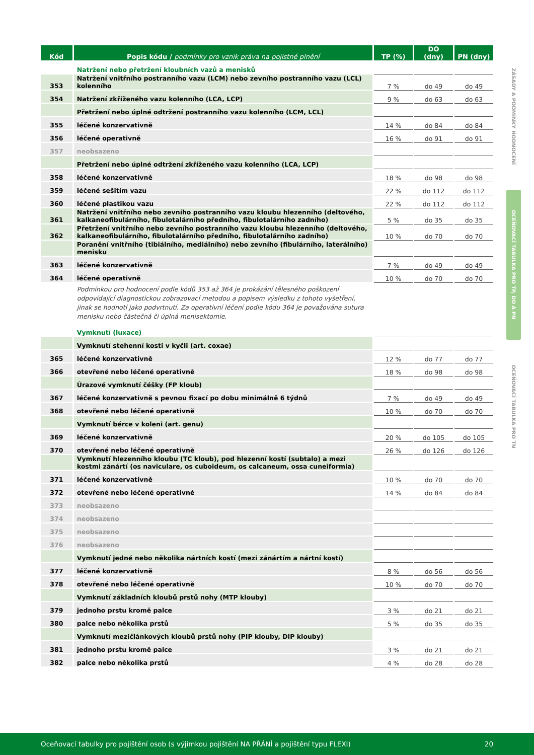| Kód | Popis kódu / podmínky pro vznik práva na pojistné plnění | TP (%) | DO (dny) | PN (dny) |
| --- | --- | --- | --- | --- |
| | Natržení nebo přetržení kloubních vazů a menisků | | | |
| 353 | Natržení vnitřního postranního vazu (LCM) nebo zevního postranního vazu (LCL) kolenního | 7 % | do 49 | do 49 |
| 354 | Natržení zkříženého vazu kolenního (LCA, LCP) | 9 % | do 63 | do 63 |
| | Přetržení nebo úplné odtržení postranního vazu kolenního (LCM, LCL) | | | |
| 355 | léčené konzervativně | 14 % | do 84 | do 84 |
| 356 | léčené operativně | 16 % | do 91 | do 91 |
| 357 | neobsazeno | | | |
| | Přetržení nebo úplné odtržení zkříženého vazu kolenního (LCA, LCP) | | | |
| 358 | léčené konzervativně | 18 % | do 98 | do 98 |
| 359 | léčené sešitím vazu | 22 % | do 112 | do 112 |
| 360 | léčené plastikou vazu | 22 % | do 112 | do 112 |
| 361 | Natržení vnitřního nebo zevního postranního vazu kloubu hlezenního (deltového, kalkaneofibulárního, fibulotalárního předního, fibulotalárního zadního) | 5 % | do 35 | do 35 |
| 362 | Přetržení vnitřního nebo zevního postranního vazu kloubu hlezenního (deltového, kalkaneofibulárního, fibulotalárního předního, fibulotalárního zadního) | 10 % | do 70 | do 70 |
| | Poranění vnitřního (tibiálního, mediálního) nebo zevního (fibulárního, laterálního) menisku | | | |
| 363 | léčené konzervativně | 7 % | do 49 | do 49 |
| 364 | léčené operativně | 10 % | do 70 | do 70 |
| | Podmínkou pro hodnocení podle kódů 353 až 364 je prokázání tělesného poškození odpovídající diagnostickou zobrazovací metodou a popisem výsledku z tohoto vyšetření, jinak se hodnotí jako podvrtnutí. Za operativní léčení podle kódu 364 je považována sutura menisku nebo částečná či úplná menisektomie. | | | |
| | Vymknutí (luxace) | | | |
| | Vymknutí stehenní kosti v kyčli (art. coxae) | | | |
| 365 | léčené konzervativně | 12 % | do 77 | do 77 |
| 366 | otevřené nebo léčené operativně | 18 % | do 98 | do 98 |
| | Úrazové vymknutí čéšky (FP kloub) | | | |
| 367 | léčené konzervativně s pevnou fixací po dobu minimálně 6 týdnů | 7 % | do 49 | do 49 |
| 368 | otevřené nebo léčené operativně | 10 % | do 70 | do 70 |
| | Vymknutí bérce v koleni (art. genu) | | | |
| 369 | léčené konzervativně | 20 % | do 105 | do 105 |
| 370 | otevřené nebo léčené operativně | 26 % | do 126 | do 126 |
| | Vymknutí hlezenního kloubu (TC kloub), pod hlezenní kostí (subtalo) a mezi kostmi zánártí (os naviculare, os cuboideum, os calcaneum, ossa cuneiformia) | | | |
| 371 | léčené konzervativně | 10 % | do 70 | do 70 |
| 372 | otevřené nebo léčené operativně | 14 % | do 84 | do 84 |
| 373 | neobsazeno | | | |
| 374 | neobsazeno | | | |
| 375 | neobsazeno | | | |
| 376 | neobsazeno | | | |
| | Vymknutí jedné nebo několika nártních kostí (mezi zánártím a nártní kostí) | | | |
| 377 | léčené konzervativně | 8 % | do 56 | do 56 |
| 378 | otevřené nebo léčené operativně | 10 % | do 70 | do 70 |
| | Vymknutí základních kloubů prstů nohy (MTP klouby) | | | |
| 379 | jednoho prstu kromě palce | 3 % | do 21 | do 21 |
| 380 | palce nebo několika prstů | 5 % | do 35 | do 35 |
| | Vymknutí mezičlánkových kloubů prstů nohy (PIP klouby, DIP klouby) | | | |
| 381 | jednoho prstu kromě palce | 3 % | do 21 | do 21 |
| 382 | palce nebo několika prstů | 4 % | do 28 | do 28 |
ZÁSADY A PODMÍNKY HODNOCENÍ
OCEŇOVACÍ TABULKA PRO TP, DO A PN
OCEŇOVACÍ TABULKA PRO TN
Oceňovací tabulky pro pojištění osob (s výjimkou pojištění NA PŘÁNÍ a pojištění typu FLEXI) 20